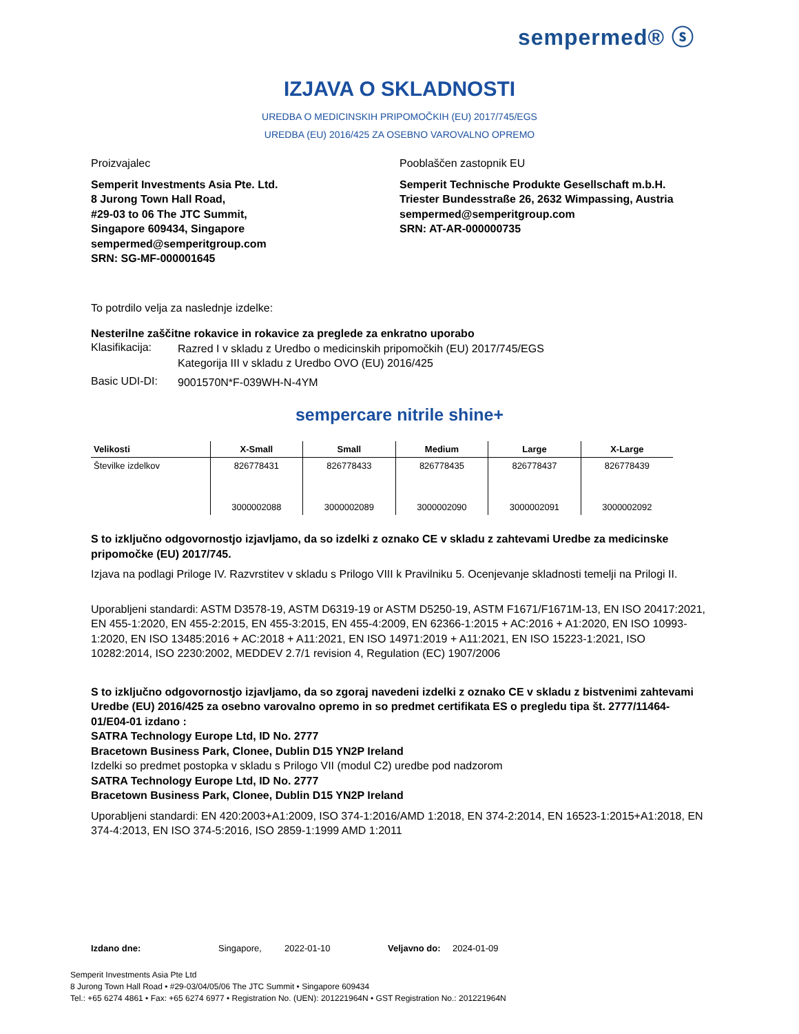sempermed® ⓢ
IZJAVA O SKLADNOSTI
UREDBA O MEDICINSKIH PRIPOMOČKIH (EU) 2017/745/EGS
UREDBA (EU) 2016/425 ZA OSEBNO VAROVALNO OPREMO
Proizvajalec
Semperit Investments Asia Pte. Ltd.
8 Jurong Town Hall Road,
#29-03 to 06 The JTC Summit,
Singapore 609434, Singapore
sempermed@semperitgroup.com
SRN: SG-MF-000001645
Pooblaščen zastopnik EU
Semperit Technische Produkte Gesellschaft m.b.H.
Triester Bundesstraße 26, 2632 Wimpassing, Austria
sempermed@semperitgroup.com
SRN: AT-AR-000000735
To potrdilo velja za naslednje izdelke:
Nesterilne zaščitne rokavice in rokavice za preglede za enkratno uporabo
Klasifikacija:
Razred I v skladu z Uredbo o medicinskih pripomočkih (EU) 2017/745/EGS
Kategorija III v skladu z Uredbo OVO (EU) 2016/425
Basic UDI-DI:
9001570N*F-039WH-N-4YM
sempercare nitrile shine+
| Velikosti | X-Small | Small | Medium | Large | X-Large |
| --- | --- | --- | --- | --- | --- |
| Številke izdelkov | 826778431 3000002088 | 826778433 3000002089 | 826778435 3000002090 | 826778437 3000002091 | 826778439 3000002092 |
S to izključno odgovornostjo izjavljamo, da so izdelki z oznako CE v skladu z zahtevami Uredbe za medicinske pripomočke (EU) 2017/745.
Izjava na podlagi Priloge IV. Razvrstitev v skladu s Prilogo VIII k Pravilniku 5. Ocenjevanje skladnosti temelji na Prilogi II.
Uporabljeni standardi: ASTM D3578-19, ASTM D6319-19 or ASTM D5250-19, ASTM F1671/F1671M-13, EN ISO 20417:2021, EN 455-1:2020, EN 455-2:2015, EN 455-3:2015, EN 455-4:2009, EN 62366-1:2015 + AC:2016 + A1:2020, EN ISO 10993-1:2020, EN ISO 13485:2016 + AC:2018 + A11:2021, EN ISO 14971:2019 + A11:2021, EN ISO 15223-1:2021, ISO 10282:2014, ISO 2230:2002, MEDDEV 2.7/1 revision 4, Regulation (EC) 1907/2006
S to izključno odgovornostjo izjavljamo, da so zgoraj navedeni izdelki z oznako CE v skladu z bistvenimi zahtevami Uredbe (EU) 2016/425 za osebno varovalno opremo in so predmet certifikata ES o pregledu tipa št. 2777/11464-01/E04-01 izdano :
SATRA Technology Europe Ltd, ID No. 2777
Bracetown Business Park, Clonee, Dublin D15 YN2P Ireland
Izdelki so predmet postopka v skladu s Prilogo VII (modul C2) uredbe pod nadzorom
SATRA Technology Europe Ltd, ID No. 2777
Bracetown Business Park, Clonee, Dublin D15 YN2P Ireland
Uporabljeni standardi: EN 420:2003+A1:2009, ISO 374-1:2016/AMD 1:2018, EN 374-2:2014, EN 16523-1:2015+A1:2018, EN 374-4:2013, EN ISO 374-5:2016, ISO 2859-1:1999 AMD 1:2011
Izdano dne: Singapore, 2022-01-10 Veljavno do: 2024-01-09
Semperit Investments Asia Pte Ltd
8 Jurong Town Hall Road • #29-03/04/05/06 The JTC Summit • Singapore 609434
Tel.: +65 6274 4861 • Fax: +65 6274 6977 • Registration No. (UEN): 201221964N • GST Registration No.: 201221964N